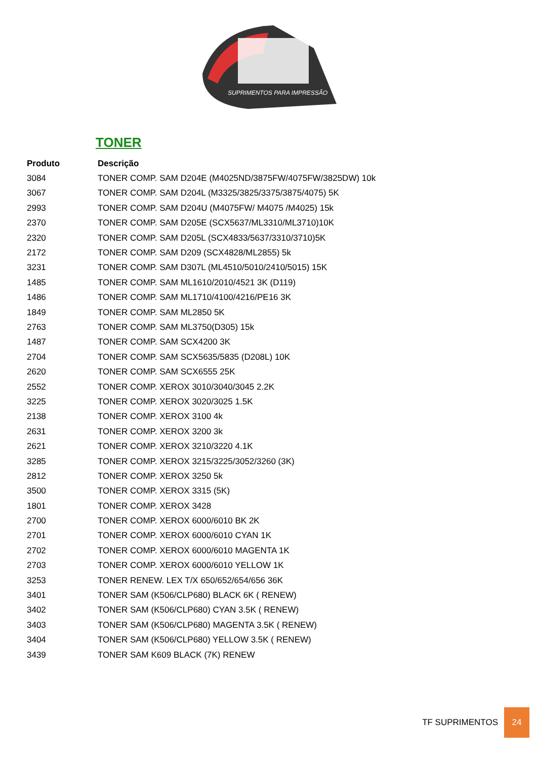SUPRIMENTOS PARA IMPRESSÃO
TONER
| Produto | Descrição |
| --- | --- |
| 3084 | TONER COMP. SAM D204E (M4025ND/3875FW/4075FW/3825DW) 10k |
| 3067 | TONER COMP. SAM D204L (M3325/3825/3375/3875/4075) 5K |
| 2993 | TONER COMP. SAM D204U (M4075FW/ M4075 /M4025) 15k |
| 2370 | TONER COMP. SAM D205E (SCX5637/ML3310/ML3710)10K |
| 2320 | TONER COMP. SAM D205L (SCX4833/5637/3310/3710)5K |
| 2172 | TONER COMP. SAM D209 (SCX4828/ML2855) 5k |
| 3231 | TONER COMP. SAM D307L (ML4510/5010/2410/5015) 15K |
| 1485 | TONER COMP. SAM ML1610/2010/4521 3K (D119) |
| 1486 | TONER COMP. SAM ML1710/4100/4216/PE16 3K |
| 1849 | TONER COMP. SAM ML2850 5K |
| 2763 | TONER COMP. SAM ML3750(D305) 15k |
| 1487 | TONER COMP. SAM SCX4200 3K |
| 2704 | TONER COMP. SAM SCX5635/5835 (D208L) 10K |
| 2620 | TONER COMP. SAM SCX6555 25K |
| 2552 | TONER COMP. XEROX 3010/3040/3045 2.2K |
| 3225 | TONER COMP. XEROX 3020/3025 1.5K |
| 2138 | TONER COMP. XEROX 3100 4k |
| 2631 | TONER COMP. XEROX 3200 3k |
| 2621 | TONER COMP. XEROX 3210/3220 4.1K |
| 3285 | TONER COMP. XEROX 3215/3225/3052/3260 (3K) |
| 2812 | TONER COMP. XEROX 3250 5k |
| 3500 | TONER COMP. XEROX 3315 (5K) |
| 1801 | TONER COMP. XEROX 3428 |
| 2700 | TONER COMP. XEROX 6000/6010 BK 2K |
| 2701 | TONER COMP. XEROX 6000/6010 CYAN 1K |
| 2702 | TONER COMP. XEROX 6000/6010 MAGENTA 1K |
| 2703 | TONER COMP. XEROX 6000/6010 YELLOW 1K |
| 3253 | TONER RENEW. LEX T/X 650/652/654/656 36K |
| 3401 | TONER SAM (K506/CLP680) BLACK 6K ( RENEW) |
| 3402 | TONER SAM (K506/CLP680) CYAN 3.5K ( RENEW) |
| 3403 | TONER SAM (K506/CLP680) MAGENTA 3.5K ( RENEW) |
| 3404 | TONER SAM (K506/CLP680) YELLOW 3.5K ( RENEW) |
| 3439 | TONER SAM K609 BLACK (7K) RENEW |
TF SUPRIMENTOS 24